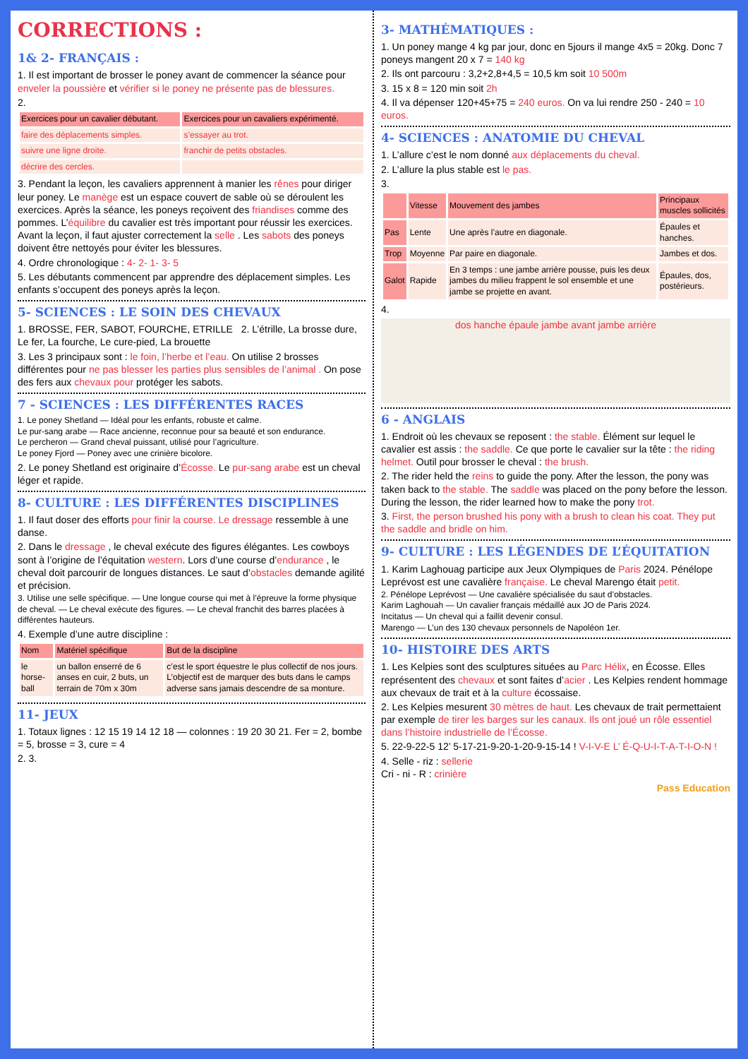CORRECTIONS :
1& 2- FRANÇAIS :
1. Il est important de brosser le poney avant de commencer la séance pour enveler la poussière et vérifier si le poney ne présente pas de blessures.
2.
| Exercices pour un cavalier débutant. | Exercices pour un cavaliers expérimenté. |
| --- | --- |
| faire des déplacements simples. | s’essayer au trot. |
| suivre une ligne droite. | franchir de petits obstacles. |
| décrire des cercles. | |
3. Pendant la leçon, les cavaliers apprennent à manier les rênes pour diriger leur poney. Le manège est un espace couvert de sable où se déroulent les exercices. Après la séance, les poneys reçoivent des friandises comme des pommes. L’équilibre du cavalier est très important pour réussir les exercices. Avant la leçon, il faut ajuster correctement la selle . Les sabots des poneys doivent être nettoyés pour éviter les blessures.
4. Ordre chronologique : 4- 2- 1- 3- 5
5. Les débutants commencent par apprendre des déplacement simples. Les enfants s’occupent des poneys après la leçon.
5- SCIENCES : LE SOIN DES CHEVAUX
1. BROSSE, FER, SABOT, FOURCHE, ETRILLE 2. L’étrille, La brosse dure, Le fer, La fourche, Le cure-pied, La brouette
3. Les 3 principaux sont : le foin, l’herbe et l’eau. On utilise 2 brosses différentes pour ne pas blesser les parties plus sensibles de l’animal . On pose des fers aux chevaux pour protéger les sabots.
7 - SCIENCES : LES DIFFÉRENTES RACES
1. Le poney Shetland — Idéal pour les enfants, robuste et calme.
Le pur-sang arabe — Race ancienne, reconnue pour sa beauté et son endurance.
Le percheron — Grand cheval puissant, utilisé pour l’agriculture.
Le poney Fjord — Poney avec une crinière bicolore.
2. Le poney Shetland est originaire d’Écosse. Le pur-sang arabe est un cheval léger et rapide.
8- CULTURE : LES DIFFÉRENTES DISCIPLINES
1. Il faut doser des efforts pour finir la course. Le dressage ressemble à une danse.
2. Dans le dressage , le cheval exécute des figures élégantes. Les cowboys sont à l’origine de l’équitation western. Lors d’une course d’endurance , le cheval doit parcourir de longues distances. Le saut d’obstacles demande agilité et précision.
3. Utilise une selle spécifique. — Une longue course qui met à l’épreuve la forme physique de cheval. — Le cheval exécute des figures. — Le cheval franchit des barres placées à différentes hauteurs.
4. Exemple d’une autre discipline :
| Nom | Matériel spécifique | But de la discipline |
| --- | --- | --- |
| le horse-ball | un ballon enserré de 6 anses en cuir, 2 buts, un terrain de 70m x 30m | c’est le sport équestre le plus collectif de nos jours. L’objectif est de marquer des buts dans le camps adverse sans jamais descendre de sa monture. |
11- JEUX
1. Totaux lignes : 12 15 19 14 12 18 — colonnes : 19 20 30 21. Fer = 2, bombe = 5, brosse = 3, cure = 4
2. 3.
3- MATHÉMATIQUES :
1. Un poney mange 4 kg par jour, donc en 5jours il mange 4x5 = 20kg. Donc 7 poneys mangent 20 x 7 = 140 kg
2. Ils ont parcouru : 3,2+2,8+4,5 = 10,5 km soit 10 500m
3. 15 x 8 = 120 min soit 2h
4. Il va dépenser 120+45+75 = 240 euros. On va lui rendre 250 - 240 = 10 euros.
4- SCIENCES : ANATOMIE DU CHEVAL
1. L’allure c’est le nom donné aux déplacements du cheval.
2. L’allure la plus stable est le pas.
3.
| | Vitesse | Mouvement des jambes | Principaux muscles sollicités |
| --- | --- | --- | --- |
| Pas | Lente | Une après l’autre en diagonale. | Épaules et hanches. |
| Trop | Moyenne | Par paire en diagonale. | Jambes et dos. |
| Galot | Rapide | En 3 temps : une jambe arrière pousse, puis les deux jambes du milieu frappent le sol ensemble et une jambe se projette en avant. | Épaules, dos, postérieurs. |
4.
dos hanche épaule jambe avant jambe arrière
6 - ANGLAIS
1. Endroit où les chevaux se reposent : the stable. Élément sur lequel le cavalier est assis : the saddle. Ce que porte le cavalier sur la tête : the riding helmet. Outil pour brosser le cheval : the brush.
2. The rider held the reins to guide the pony. After the lesson, the pony was taken back to the stable. The saddle was placed on the pony before the lesson. During the lesson, the rider learned how to make the pony trot.
3. First, the person brushed his pony with a brush to clean his coat. They put the saddle and bridle on him.
9- CULTURE : LES LÉGENDES DE L’ÉQUITATION
1. Karim Laghouag participe aux Jeux Olympiques de Paris 2024. Pénélope Leprévost est une cavalière française. Le cheval Marengo était petit.
2. Pénélope Leprévost — Une cavalière spécialisée du saut d’obstacles.
Karim Laghouah — Un cavalier français médaillé aux JO de Paris 2024.
Incitatus — Un cheval qui a faillit devenir consul.
Marengo — L’un des 130 chevaux personnels de Napoléon 1er.
10- HISTOIRE DES ARTS
1. Les Kelpies sont des sculptures situées au Parc Hélix, en Écosse. Elles représentent des chevaux et sont faites d’acier . Les Kelpies rendent hommage aux chevaux de trait et à la culture écossaise.
2. Les Kelpies mesurent 30 mètres de haut. Les chevaux de trait permettaient par exemple de tirer les barges sur les canaux. Ils ont joué un rôle essentiel dans l’histoire industrielle de l’Écosse.
5. 22-9-22-5 12’ 5-17-21-9-20-1-20-9-15-14 ! V-I-V-E L’ É-Q-U-I-T-A-T-I-O-N !
4. Selle - riz : sellerie
Cri - ni - R : crinière
Pass Education